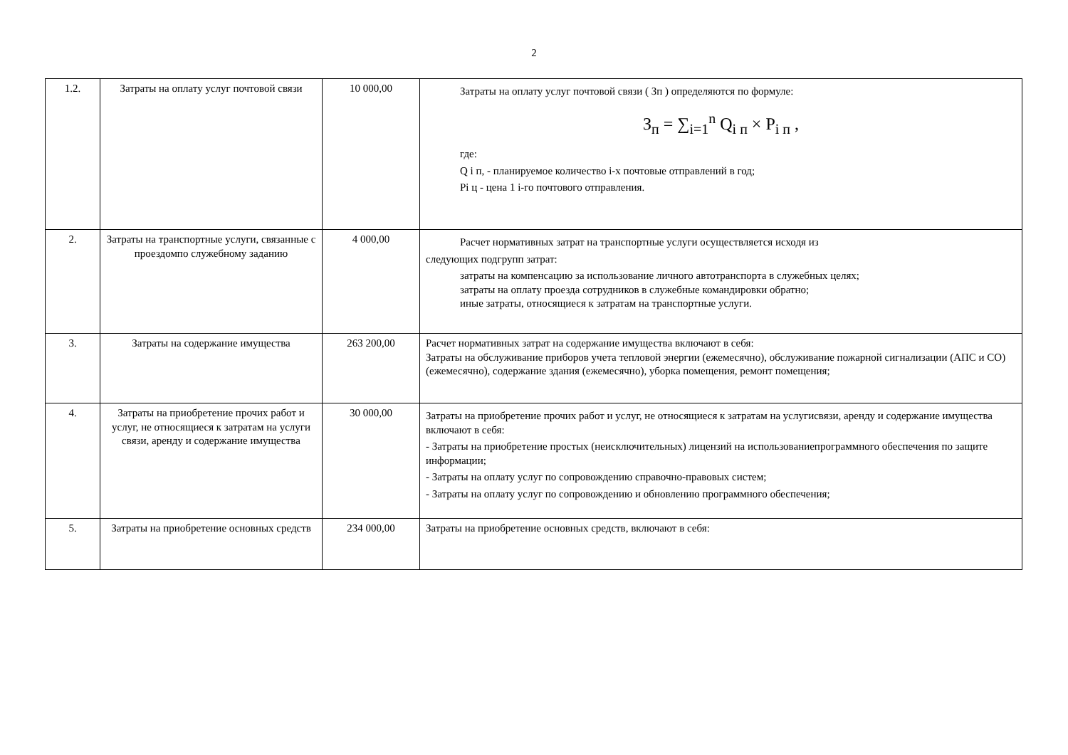2
| 1.2. | Затраты на оплату услуг почтовой связи | 10 000,00 | Затраты на оплату услуг почтовой связи ( Зп ) определяются по формуле: З<sub>п</sub> = ∑<sub>i=1</sub><sup>n</sup> Q<sub>i п</sub> × P<sub>i п</sub> , где: Q i п, - планируемое количество i-х почтовые отправлений в год; Pi ц - цена 1 i-го почтового отправления. |
| 2. | Затраты на транспортные услуги, связанные с проездомпо служебному заданию | 4 000,00 | Расчет нормативных затрат на транспортные услуги осуществляется исходя из следующих подгрупп затрат: затраты на компенсацию за использование личного автотранспорта в служебных целях; затраты на оплату проезда сотрудников в служебные командировки обратно; иные затраты, относящиеся к затратам на транспортные услуги. |
| 3. | Затраты на содержание имущества | 263 200,00 | Расчет нормативных затрат на содержание имущества включают в себя: Затраты на обслуживание приборов учета тепловой энергии (ежемесячно), обслуживание пожарной сигнализации (АПС и СО) (ежемесячно), содержание здания (ежемесячно), уборка помещения, ремонт помещения; |
| 4. | Затраты на приобретение прочих работ и услуг, не относящиеся к затратам на услуги связи, аренду и содержание имущества | 30 000,00 | Затраты на приобретение прочих работ и услуг, не относящиеся к затратам на услугисвязи, аренду и содержание имущества включают в себя: - Затраты на приобретение простых (неисключительных) лицензий на использованиепрограммного обеспечения по защите информации; - Затраты на оплату услуг по сопровождению справочно-правовых систем; - Затраты на оплату услуг по сопровождению и обновлению программного обеспечения; |
| 5. | Затраты на приобретение основных средств | 234 000,00 | Затраты на приобретение основных средств, включают в себя: |